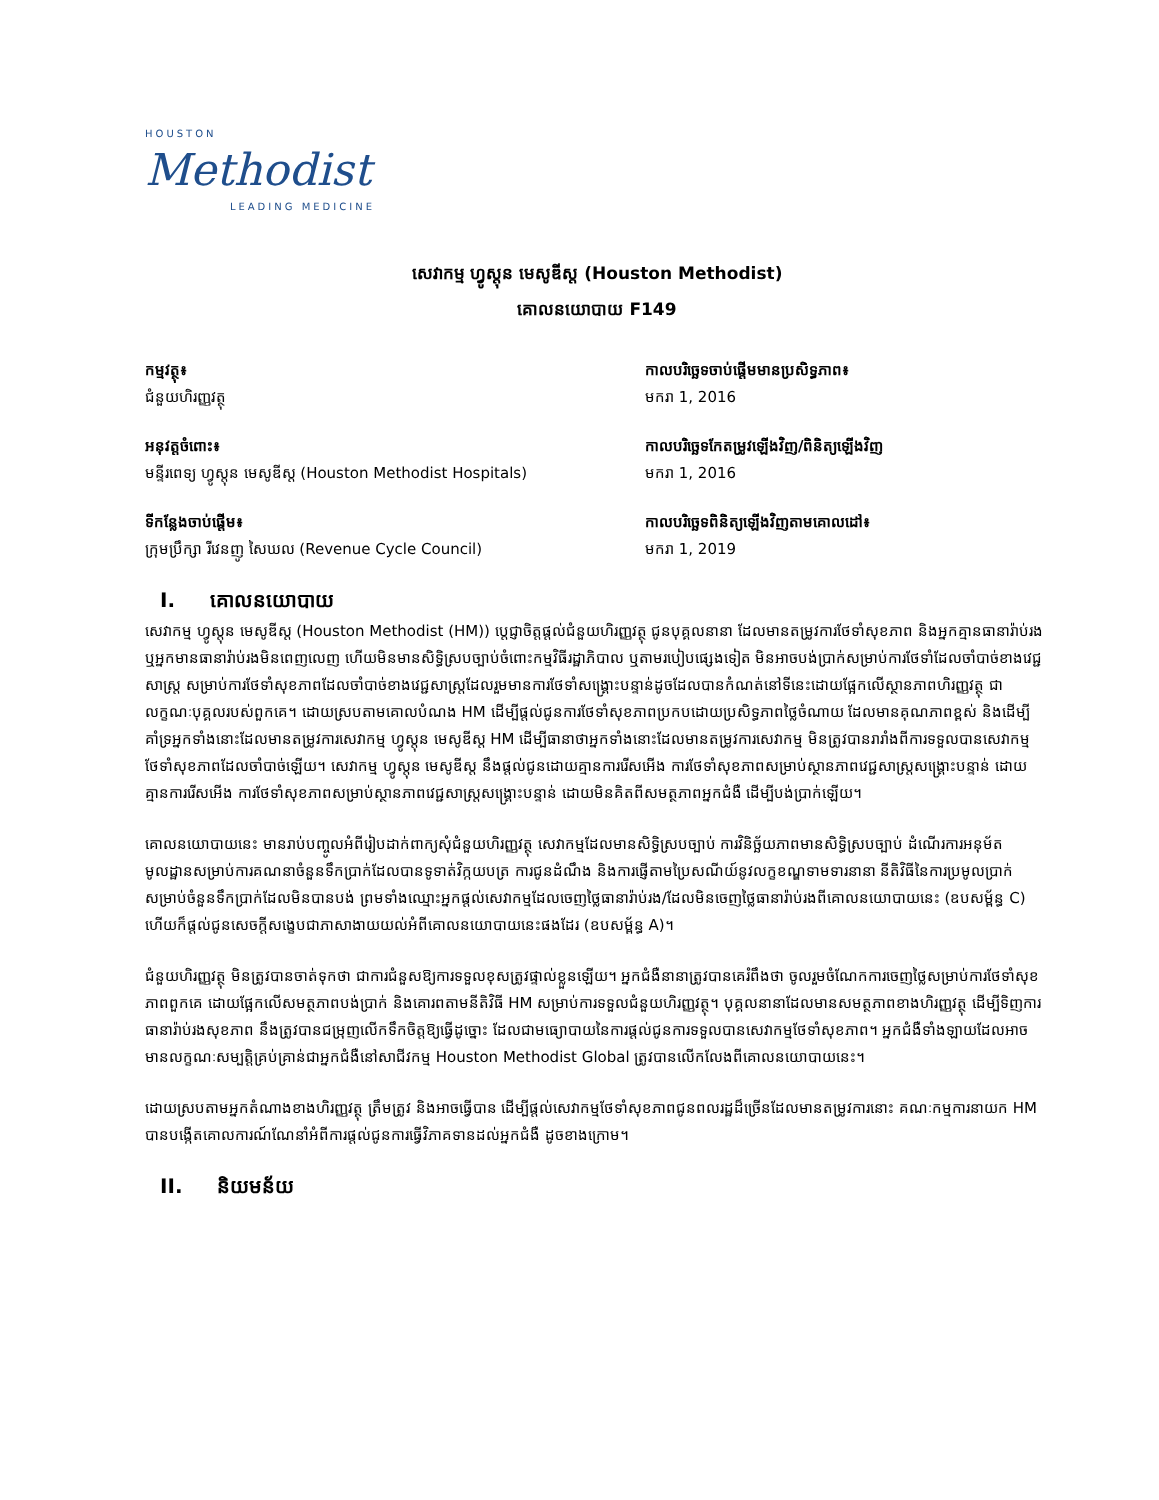HOUSTON
Methodist
LEADING MEDICINE
សេវាកម្ម ហ្វូស្តុន មេសូឌីស្ត (Houston Methodist)
គោលនយោបាយ F149
កម្មវត្ថុ៖
ជំនួយហិរញ្ញវត្ថុ
កាលបរិច្ឆេទចាប់ផ្តើមមានប្រសិទ្ធភាព៖
មករា 1, 2016
អនុវត្តចំពោះ៖
មន្ទីរពេទ្យ ហ្វូស្តុន មេសូឌីស្ត (Houston Methodist Hospitals)
កាលបរិច្ឆេទកែតម្រូវឡើងវិញ/ពិនិត្យឡើងវិញ
មករា 1, 2016
ទីកន្លែងចាប់ផ្តើម៖
ក្រុមប្រឹក្សា រីវេនញូ សៃឃល (Revenue Cycle Council)
កាលបរិច្ឆេទពិនិត្យឡើងវិញតាមគោលដៅ៖
មករា 1, 2019
I. គោលនយោបាយ
សេវាកម្ម ហ្វូស្តុន មេសូឌីស្ត (Houston Methodist (HM)) ប្តេជ្ញាចិត្តផ្តល់ជំនួយហិរញ្ញវត្ថុ ជូនបុគ្គលនានា ដែលមានតម្រូវការថែទាំសុខភាព និងអ្នកគ្មានធានារ៉ាប់រង ឬអ្នកមានធានារ៉ាប់រងមិនពេញលេញ ហើយមិនមានសិទ្ធិស្របច្បាប់ចំពោះកម្មវិធីរដ្ឋាភិបាល ឬតាមរបៀបផ្សេងទៀត មិនអាចបង់ប្រាក់សម្រាប់ការថែទាំដែលចាំបាច់ខាងវេជ្ជសាស្ត្រ សម្រាប់ការថែទាំសុខភាពដែលចាំបាច់ខាងវេជ្ជសាស្ត្រដែលរួមមានការថែទាំសង្គ្រោះបន្ទាន់ដូចដែលបានកំណត់នៅទីនេះដោយផ្អែកលើស្ថានភាពហិរញ្ញវត្ថុ ជាលក្ខណៈបុគ្គលរបស់ពួកគេ។ ដោយស្របតាមគោលបំណង HM ដើម្បីផ្តល់ជូនការថែទាំសុខភាពប្រកបដោយប្រសិទ្ធភាពថ្លៃចំណាយ ដែលមានគុណភាពខ្ពស់ និងដើម្បីគាំទ្រអ្នកទាំងនោះដែលមានតម្រូវការសេវាកម្ម ហ្វូស្តុន មេសូឌីស្ត HM ដើម្បីធានាថាអ្នកទាំងនោះដែលមានតម្រូវការសេវាកម្ម មិនត្រូវបានរារាំងពីការទទួលបានសេវាកម្មថែទាំសុខភាពដែលចាំបាច់ឡើយ។ សេវាកម្ម ហ្វូស្តុន មេសូឌីស្ត នឹងផ្តល់ជូនដោយគ្មានការរើសអើង ការថែទាំសុខភាពសម្រាប់ស្ថានភាពវេជ្ជសាស្ត្រសង្គ្រោះបន្ទាន់ ដោយគ្មានការរើសអើង ការថែទាំសុខភាពសម្រាប់ស្ថានភាពវេជ្ជសាស្ត្រសង្គ្រោះបន្ទាន់ ដោយមិនគិតពីសមត្ថភាពអ្នកជំងឺ ដើម្បីបង់ប្រាក់ឡើយ។
គោលនយោបាយនេះ មានរាប់បញ្ចូលអំពីរៀបដាក់ពាក្យសុំជំនួយហិរញ្ញវត្ថុ សេវាកម្មដែលមានសិទ្ធិស្របច្បាប់ ការវិនិច្ឆ័យភាពមានសិទ្ធិស្របច្បាប់ ដំណើរការអនុម័ត មូលដ្ឋានសម្រាប់ការគណនាចំនួនទឹកប្រាក់ដែលបានទូទាត់វិក្កយបត្រ ការជូនដំណឹង និងការផ្ញើតាមប្រៃសណីយ៍នូវលក្ខខណ្ឌទាមទារនានា នីតិវិធីនៃការប្រមូលប្រាក់សម្រាប់ចំនួនទឹកប្រាក់ដែលមិនបានបង់ ព្រមទាំងឈ្មោះអ្នកផ្តល់សេវាកម្មដែលចេញថ្លៃធានារ៉ាប់រង/ដែលមិនចេញថ្លៃធានារ៉ាប់រងពីគោលនយោបាយនេះ (ឧបសម្ព័ន្ធ C) ហើយក៏ផ្តល់ជូនសេចក្តីសង្ខេបជាភាសាងាយយល់អំពីគោលនយោបាយនេះផងដែរ (ឧបសម្ព័ន្ធ A)។
ជំនួយហិរញ្ញវត្ថុ មិនត្រូវបានចាត់ទុកថា ជាការជំនួសឱ្យការទទួលខុសត្រូវផ្ទាល់ខ្លួនឡើយ។ អ្នកជំងឺនានាត្រូវបានគេរំពឹងថា ចូលរួមចំណែកការចេញថ្លៃសម្រាប់ការថែទាំសុខភាពពួកគេ ដោយផ្អែកលើសមត្ថភាពបង់ប្រាក់ និងគោរពតាមនីតិវិធី HM សម្រាប់ការទទួលជំនួយហិរញ្ញវត្ថុ។ បុគ្គលនានាដែលមានសមត្ថភាពខាងហិរញ្ញវត្ថុ ដើម្បីទិញការធានារ៉ាប់រងសុខភាព នឹងត្រូវបានជម្រុញលើកទឹកចិត្តឱ្យធ្វើដូច្នោះ ដែលជាមធ្យោបាយនៃការផ្តល់ជូនការទទួលបានសេវាកម្មថែទាំសុខភាព។ អ្នកជំងឺទាំងឡាយដែលអាចមានលក្ខណៈសម្បត្តិគ្រប់គ្រាន់ជាអ្នកជំងឺនៅសាជីវកម្ម Houston Methodist Global ត្រូវបានលើកលែងពីគោលនយោបាយនេះ។
ដោយស្របតាមអ្នកតំណាងខាងហិរញ្ញវត្ថុ ត្រឹមត្រូវ និងអាចធ្វើបាន ដើម្បីផ្តល់សេវាកម្មថែទាំសុខភាពជូនពលរដ្ឋដ៏ច្រើនដែលមានតម្រូវការនោះ គណៈកម្មការនាយក HM បានបង្កើតគោលការណ៍ណែនាំអំពីការផ្តល់ជូនការធ្វើវិភាគទានដល់អ្នកជំងឺ ដូចខាងក្រោម។
II. និយមន័យ